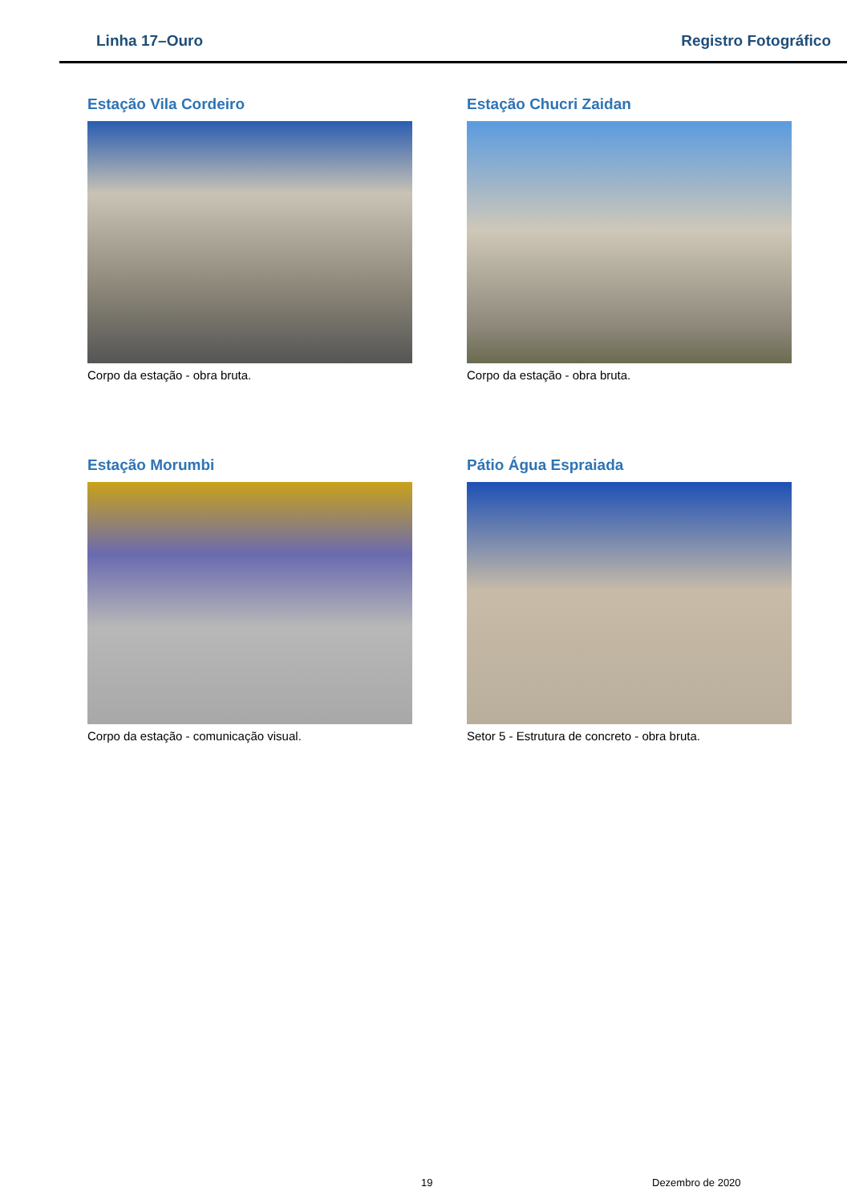Linha 17–Ouro Registro Fotográfico
Estação Vila Cordeiro
Corpo da estação - obra bruta.
Estação Chucri Zaidan
Corpo da estação - obra bruta.
Estação Morumbi
Corpo da estação - comunicação visual.
Pátio Água Espraiada
Setor 5 - Estrutura de concreto - obra bruta.
19 Dezembro de 2020